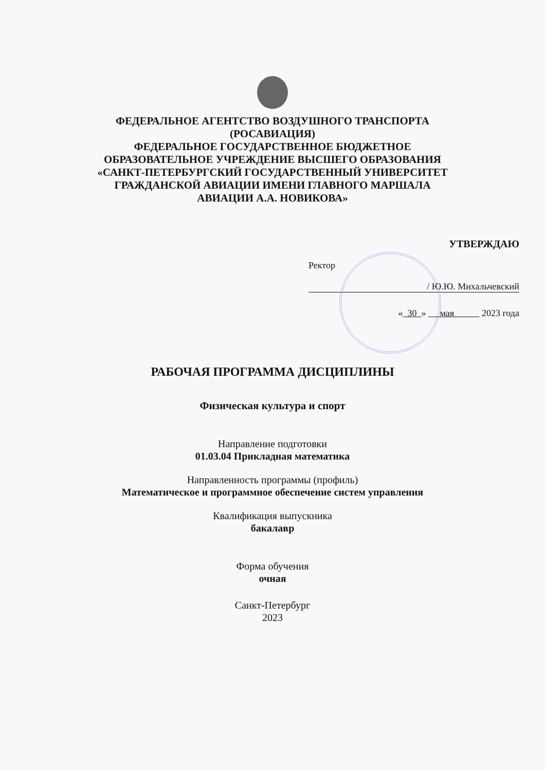ФЕДЕРАЛЬНОЕ АГЕНТСТВО ВОЗДУШНОГО ТРАНСПОРТА
(РОСАВИАЦИЯ)
ФЕДЕРАЛЬНОЕ ГОСУДАРСТВЕННОЕ БЮДЖЕТНОЕ
ОБРАЗОВАТЕЛЬНОЕ УЧРЕЖДЕНИЕ ВЫСШЕГО ОБРАЗОВАНИЯ
«САНКТ-ПЕТЕРБУРГСКИЙ ГОСУДАРСТВЕННЫЙ УНИВЕРСИТЕТ
ГРАЖДАНСКОЙ АВИАЦИИ ИМЕНИ ГЛАВНОГО МАРШАЛА
АВИАЦИИ А.А. НОВИКОВА»
УТВЕРЖДАЮ
Ректор
/ Ю.Ю. Михальчевский
« 30 » мая 2023 года
РАБОЧАЯ ПРОГРАММА ДИСЦИПЛИНЫ
Физическая культура и спорт
Направление подготовки
01.03.04 Прикладная математика
Направленность программы (профиль)
Математическое и программное обеспечение систем управления
Квалификация выпускника
бакалавр
Форма обучения
очная
Санкт-Петербург
2023